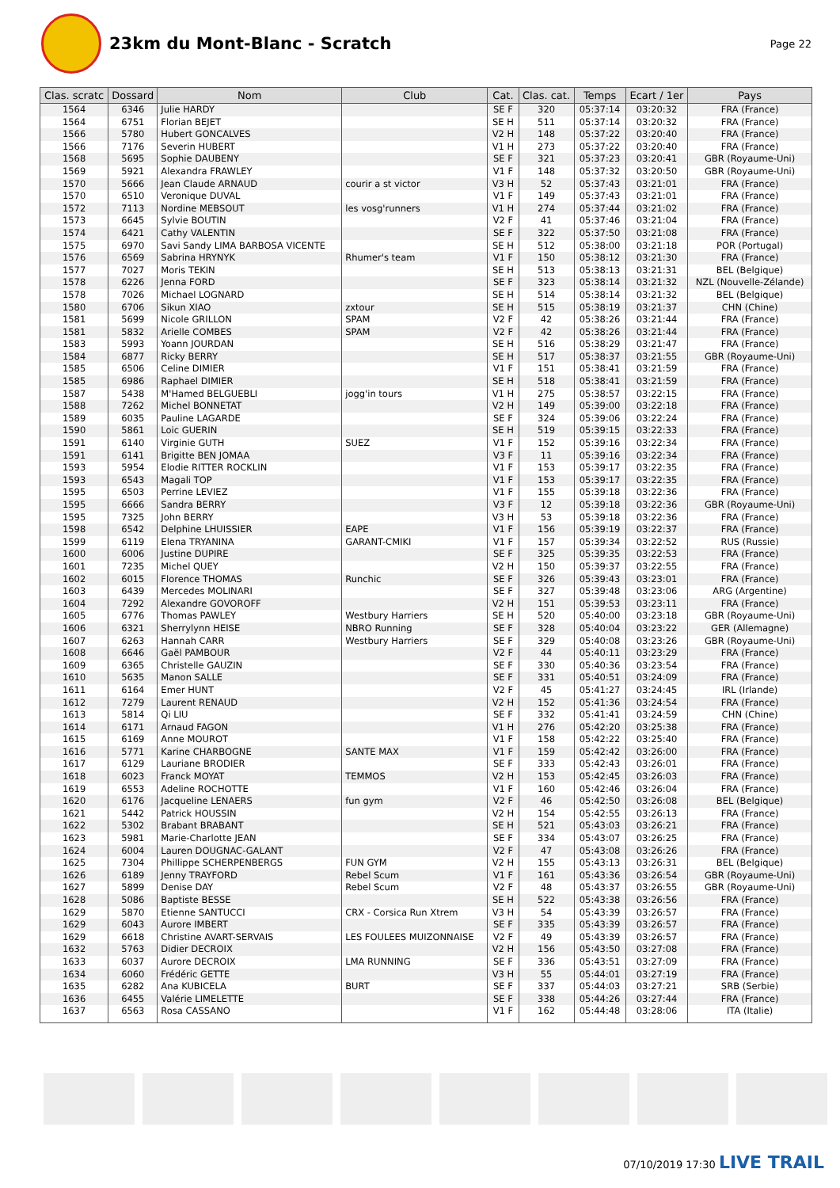23km du Mont-Blanc - Scratch
Page 22
| Clas. scratc | Dossard | Nom | Club | Cat. | Clas. cat. | Temps | Ecart / 1er | Pays |
| --- | --- | --- | --- | --- | --- | --- | --- | --- |
| 1564 | 6346 | Julie HARDY | | SE F | 320 | 05:37:14 | 03:20:32 | FRA (France) |
| 1564 | 6751 | Florian BEJET | | SE H | 511 | 05:37:14 | 03:20:32 | FRA (France) |
| 1566 | 5780 | Hubert GONCALVES | | V2 H | 148 | 05:37:22 | 03:20:40 | FRA (France) |
| 1566 | 7176 | Severin HUBERT | | V1 H | 273 | 05:37:22 | 03:20:40 | FRA (France) |
| 1568 | 5695 | Sophie DAUBENY | | SE F | 321 | 05:37:23 | 03:20:41 | GBR (Royaume-Uni) |
| 1569 | 5921 | Alexandra FRAWLEY | | V1 F | 148 | 05:37:32 | 03:20:50 | GBR (Royaume-Uni) |
| 1570 | 5666 | Jean Claude ARNAUD | courir a st victor | V3 H | 52 | 05:37:43 | 03:21:01 | FRA (France) |
| 1570 | 6510 | Veronique DUVAL | | V1 F | 149 | 05:37:43 | 03:21:01 | FRA (France) |
| 1572 | 7113 | Nordine MEBSOUT | les vosg'runners | V1 H | 274 | 05:37:44 | 03:21:02 | FRA (France) |
| 1573 | 6645 | Sylvie BOUTIN | | V2 F | 41 | 05:37:46 | 03:21:04 | FRA (France) |
| 1574 | 6421 | Cathy VALENTIN | | SE F | 322 | 05:37:50 | 03:21:08 | FRA (France) |
| 1575 | 6970 | Savi Sandy LIMA BARBOSA VICENTE | | SE H | 512 | 05:38:00 | 03:21:18 | POR (Portugal) |
| 1576 | 6569 | Sabrina HRYNYK | Rhumer's team | V1 F | 150 | 05:38:12 | 03:21:30 | FRA (France) |
| 1577 | 7027 | Moris TEKIN | | SE H | 513 | 05:38:13 | 03:21:31 | BEL (Belgique) |
| 1578 | 6226 | Jenna FORD | | SE F | 323 | 05:38:14 | 03:21:32 | NZL (Nouvelle-Zélande) |
| 1578 | 7026 | Michael LOGNARD | | SE H | 514 | 05:38:14 | 03:21:32 | BEL (Belgique) |
| 1580 | 6706 | Sikun XIAO | zxtour | SE H | 515 | 05:38:19 | 03:21:37 | CHN (Chine) |
| 1581 | 5699 | Nicole GRILLON | SPAM | V2 F | 42 | 05:38:26 | 03:21:44 | FRA (France) |
| 1581 | 5832 | Arielle COMBES | SPAM | V2 F | 42 | 05:38:26 | 03:21:44 | FRA (France) |
| 1583 | 5993 | Yoann JOURDAN | | SE H | 516 | 05:38:29 | 03:21:47 | FRA (France) |
| 1584 | 6877 | Ricky BERRY | | SE H | 517 | 05:38:37 | 03:21:55 | GBR (Royaume-Uni) |
| 1585 | 6506 | Celine DIMIER | | V1 F | 151 | 05:38:41 | 03:21:59 | FRA (France) |
| 1585 | 6986 | Raphael DIMIER | | SE H | 518 | 05:38:41 | 03:21:59 | FRA (France) |
| 1587 | 5438 | M'Hamed BELGUEBLI | jogg'in tours | V1 H | 275 | 05:38:57 | 03:22:15 | FRA (France) |
| 1588 | 7262 | Michel BONNETAT | | V2 H | 149 | 05:39:00 | 03:22:18 | FRA (France) |
| 1589 | 6035 | Pauline LAGARDE | | SE F | 324 | 05:39:06 | 03:22:24 | FRA (France) |
| 1590 | 5861 | Loic GUERIN | | SE H | 519 | 05:39:15 | 03:22:33 | FRA (France) |
| 1591 | 6140 | Virginie GUTH | SUEZ | V1 F | 152 | 05:39:16 | 03:22:34 | FRA (France) |
| 1591 | 6141 | Brigitte BEN JOMAA | | V3 F | 11 | 05:39:16 | 03:22:34 | FRA (France) |
| 1593 | 5954 | Elodie RITTER ROCKLIN | | V1 F | 153 | 05:39:17 | 03:22:35 | FRA (France) |
| 1593 | 6543 | Magali TOP | | V1 F | 153 | 05:39:17 | 03:22:35 | FRA (France) |
| 1595 | 6503 | Perrine LEVIEZ | | V1 F | 155 | 05:39:18 | 03:22:36 | FRA (France) |
| 1595 | 6666 | Sandra BERRY | | V3 F | 12 | 05:39:18 | 03:22:36 | GBR (Royaume-Uni) |
| 1595 | 7325 | John BERRY | | V3 H | 53 | 05:39:18 | 03:22:36 | FRA (France) |
| 1598 | 6542 | Delphine LHUISSIER | EAPE | V1 F | 156 | 05:39:19 | 03:22:37 | FRA (France) |
| 1599 | 6119 | Elena TRYANINA | GARANT-CMIKI | V1 F | 157 | 05:39:34 | 03:22:52 | RUS (Russie) |
| 1600 | 6006 | Justine DUPIRE | | SE F | 325 | 05:39:35 | 03:22:53 | FRA (France) |
| 1601 | 7235 | Michel QUEY | | V2 H | 150 | 05:39:37 | 03:22:55 | FRA (France) |
| 1602 | 6015 | Florence THOMAS | Runchic | SE F | 326 | 05:39:43 | 03:23:01 | FRA (France) |
| 1603 | 6439 | Mercedes MOLINARI | | SE F | 327 | 05:39:48 | 03:23:06 | ARG (Argentine) |
| 1604 | 7292 | Alexandre GOVOROFF | | V2 H | 151 | 05:39:53 | 03:23:11 | FRA (France) |
| 1605 | 6776 | Thomas PAWLEY | Westbury Harriers | SE H | 520 | 05:40:00 | 03:23:18 | GBR (Royaume-Uni) |
| 1606 | 6321 | Sherrylynn HEISE | NBRO Running | SE F | 328 | 05:40:04 | 03:23:22 | GER (Allemagne) |
| 1607 | 6263 | Hannah CARR | Westbury Harriers | SE F | 329 | 05:40:08 | 03:23:26 | GBR (Royaume-Uni) |
| 1608 | 6646 | Gaël PAMBOUR | | V2 F | 44 | 05:40:11 | 03:23:29 | FRA (France) |
| 1609 | 6365 | Christelle GAUZIN | | SE F | 330 | 05:40:36 | 03:23:54 | FRA (France) |
| 1610 | 5635 | Manon SALLE | | SE F | 331 | 05:40:51 | 03:24:09 | FRA (France) |
| 1611 | 6164 | Emer HUNT | | V2 F | 45 | 05:41:27 | 03:24:45 | IRL (Irlande) |
| 1612 | 7279 | Laurent RENAUD | | V2 H | 152 | 05:41:36 | 03:24:54 | FRA (France) |
| 1613 | 5814 | Qi LIU | | SE F | 332 | 05:41:41 | 03:24:59 | CHN (Chine) |
| 1614 | 6171 | Arnaud FAGON | | V1 H | 276 | 05:42:20 | 03:25:38 | FRA (France) |
| 1615 | 6169 | Anne MOUROT | | V1 F | 158 | 05:42:22 | 03:25:40 | FRA (France) |
| 1616 | 5771 | Karine CHARBOGNE | SANTE MAX | V1 F | 159 | 05:42:42 | 03:26:00 | FRA (France) |
| 1617 | 6129 | Lauriane BRODIER | | SE F | 333 | 05:42:43 | 03:26:01 | FRA (France) |
| 1618 | 6023 | Franck MOYAT | TEMMOS | V2 H | 153 | 05:42:45 | 03:26:03 | FRA (France) |
| 1619 | 6553 | Adeline ROCHOTTE | | V1 F | 160 | 05:42:46 | 03:26:04 | FRA (France) |
| 1620 | 6176 | Jacqueline LENAERS | fun gym | V2 F | 46 | 05:42:50 | 03:26:08 | BEL (Belgique) |
| 1621 | 5442 | Patrick HOUSSIN | | V2 H | 154 | 05:42:55 | 03:26:13 | FRA (France) |
| 1622 | 5302 | Brabant BRABANT | | SE H | 521 | 05:43:03 | 03:26:21 | FRA (France) |
| 1623 | 5981 | Marie-Charlotte JEAN | | SE F | 334 | 05:43:07 | 03:26:25 | FRA (France) |
| 1624 | 6004 | Lauren DOUGNAC-GALANT | | V2 F | 47 | 05:43:08 | 03:26:26 | FRA (France) |
| 1625 | 7304 | Phillippe SCHERPENBERGS | FUN GYM | V2 H | 155 | 05:43:13 | 03:26:31 | BEL (Belgique) |
| 1626 | 6189 | Jenny TRAYFORD | Rebel Scum | V1 F | 161 | 05:43:36 | 03:26:54 | GBR (Royaume-Uni) |
| 1627 | 5899 | Denise DAY | Rebel Scum | V2 F | 48 | 05:43:37 | 03:26:55 | GBR (Royaume-Uni) |
| 1628 | 5086 | Baptiste BESSE | | SE H | 522 | 05:43:38 | 03:26:56 | FRA (France) |
| 1629 | 5870 | Etienne SANTUCCI | CRX - Corsica Run Xtrem | V3 H | 54 | 05:43:39 | 03:26:57 | FRA (France) |
| 1629 | 6043 | Aurore IMBERT | | SE F | 335 | 05:43:39 | 03:26:57 | FRA (France) |
| 1629 | 6618 | Christine AVART-SERVAIS | LES FOULEES MUIZONNAISE | V2 F | 49 | 05:43:39 | 03:26:57 | FRA (France) |
| 1632 | 5763 | Didier DECROIX | | V2 H | 156 | 05:43:50 | 03:27:08 | FRA (France) |
| 1633 | 6037 | Aurore DECROIX | LMA RUNNING | SE F | 336 | 05:43:51 | 03:27:09 | FRA (France) |
| 1634 | 6060 | Frédéric GETTE | | V3 H | 55 | 05:44:01 | 03:27:19 | FRA (France) |
| 1635 | 6282 | Ana KUBICELA | BURT | SE F | 337 | 05:44:03 | 03:27:21 | SRB (Serbie) |
| 1636 | 6455 | Valérie LIMELETTE | | SE F | 338 | 05:44:26 | 03:27:44 | FRA (France) |
| 1637 | 6563 | Rosa CASSANO | | V1 F | 162 | 05:44:48 | 03:28:06 | ITA (Italie) |
07/10/2019 17:30 LIVE TRAIL